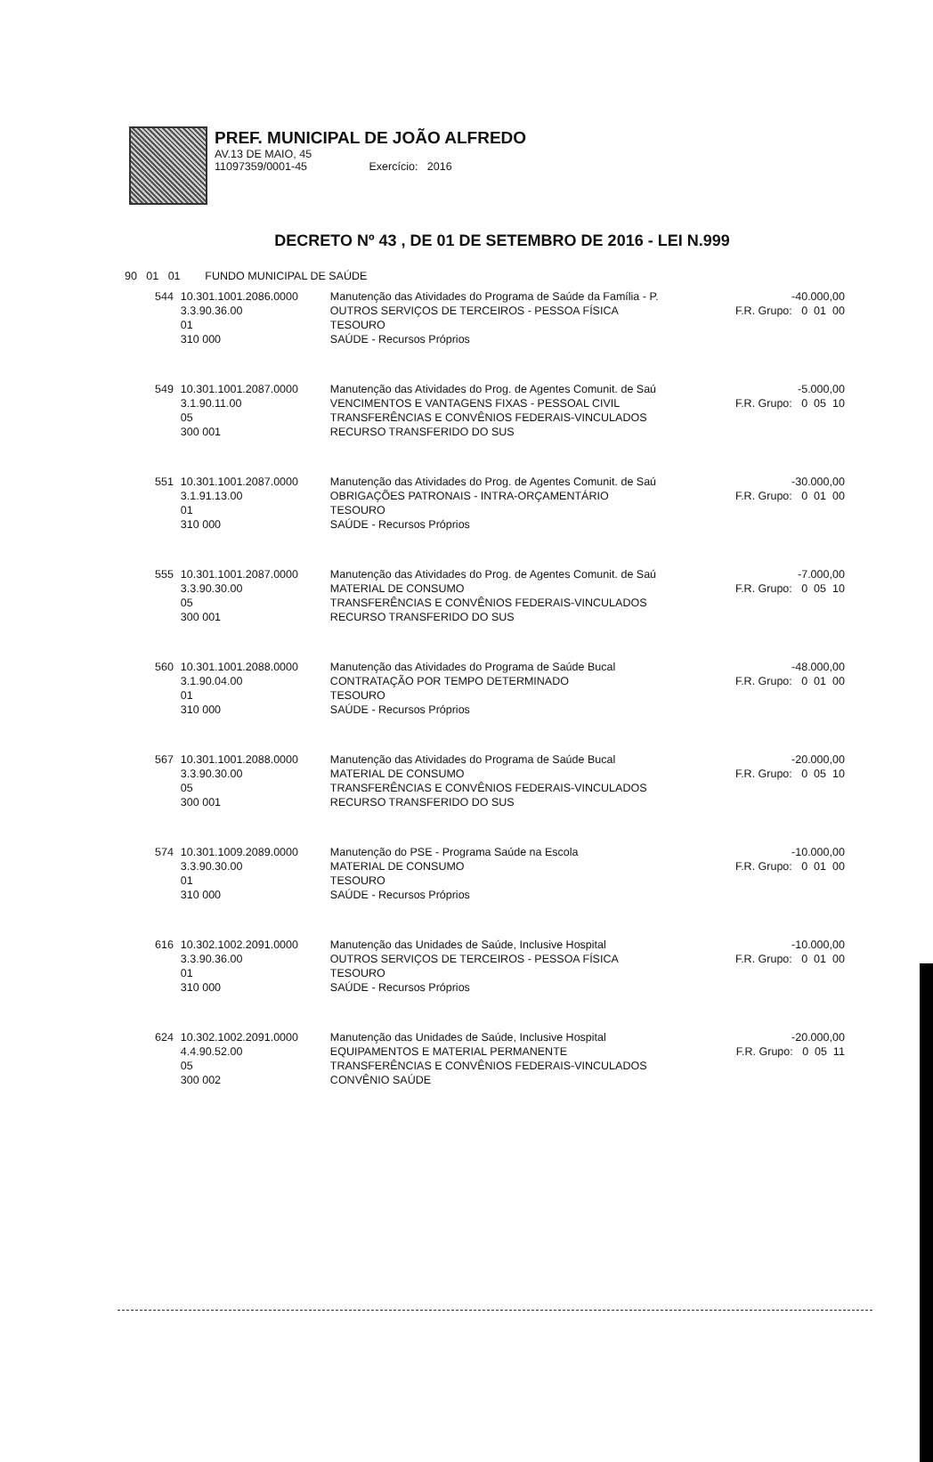PREF. MUNICIPAL DE JOÃO ALFREDO
AV.13 DE MAIO, 45
11097359/0001-45 Exercício: 2016
DECRETO Nº 43 , DE 01 DE SETEMBRO DE 2016 - LEI N.999
90 01 01 FUNDO MUNICIPAL DE SAÚDE
| 544 | 10.301.1001.2086.0000 3.3.90.36.00 01 310 000 | Manutenção das Atividades do Programa de Saúde da Família - P. OUTROS SERVIÇOS DE TERCEIROS - PESSOA FÍSICA TESOURO SAÚDE - Recursos Próprios | -40.000,00 F.R. Grupo: 0 01 00 |
| 549 | 10.301.1001.2087.0000 3.1.90.11.00 05 300 001 | Manutenção das Atividades do Prog. de Agentes Comunit. de Saú VENCIMENTOS E VANTAGENS FIXAS - PESSOAL CIVIL TRANSFERÊNCIAS E CONVÊNIOS FEDERAIS-VINCULADOS RECURSO TRANSFERIDO DO SUS | -5.000,00 F.R. Grupo: 0 05 10 |
| 551 | 10.301.1001.2087.0000 3.1.91.13.00 01 310 000 | Manutenção das Atividades do Prog. de Agentes Comunit. de Saú OBRIGAÇÕES PATRONAIS - INTRA-ORÇAMENTÁRIO TESOURO SAÚDE - Recursos Próprios | -30.000,00 F.R. Grupo: 0 01 00 |
| 555 | 10.301.1001.2087.0000 3.3.90.30.00 05 300 001 | Manutenção das Atividades do Prog. de Agentes Comunit. de Saú MATERIAL DE CONSUMO TRANSFERÊNCIAS E CONVÊNIOS FEDERAIS-VINCULADOS RECURSO TRANSFERIDO DO SUS | -7.000,00 F.R. Grupo: 0 05 10 |
| 560 | 10.301.1001.2088.0000 3.1.90.04.00 01 310 000 | Manutenção das Atividades do Programa de Saúde Bucal CONTRATAÇÃO POR TEMPO DETERMINADO TESOURO SAÚDE - Recursos Próprios | -48.000,00 F.R. Grupo: 0 01 00 |
| 567 | 10.301.1001.2088.0000 3.3.90.30.00 05 300 001 | Manutenção das Atividades do Programa de Saúde Bucal MATERIAL DE CONSUMO TRANSFERÊNCIAS E CONVÊNIOS FEDERAIS-VINCULADOS RECURSO TRANSFERIDO DO SUS | -20.000,00 F.R. Grupo: 0 05 10 |
| 574 | 10.301.1009.2089.0000 3.3.90.30.00 01 310 000 | Manutenção do PSE - Programa Saúde na Escola MATERIAL DE CONSUMO TESOURO SAÚDE - Recursos Próprios | -10.000,00 F.R. Grupo: 0 01 00 |
| 616 | 10.302.1002.2091.0000 3.3.90.36.00 01 310 000 | Manutenção das Unidades de Saúde, Inclusive Hospital OUTROS SERVIÇOS DE TERCEIROS - PESSOA FÍSICA TESOURO SAÚDE - Recursos Próprios | -10.000,00 F.R. Grupo: 0 01 00 |
| 624 | 10.302.1002.2091.0000 4.4.90.52.00 05 300 002 | Manutenção das Unidades de Saúde, Inclusive Hospital EQUIPAMENTOS E MATERIAL PERMANENTE TRANSFERÊNCIAS E CONVÊNIOS FEDERAIS-VINCULADOS CONVÊNIO SAÚDE | -20.000,00 F.R. Grupo: 0 05 11 |